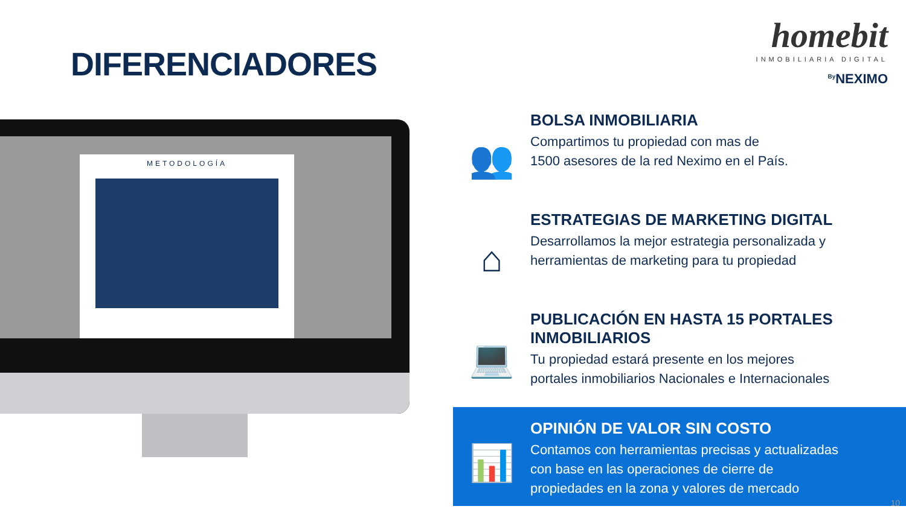DIFERENCIADORES
homebit
INMOBILIARIA DIGITAL
<sup>By</sup>NEXIMO
METODOLOGÍA
👥
BOLSA INMOBILIARIA
Compartimos tu propiedad con mas de
1500 asesores de la red Neximo en el País.
⌂
ESTRATEGIAS DE MARKETING DIGITAL
Desarrollamos la mejor estrategia personalizada y
herramientas de marketing para tu propiedad
💻
PUBLICACIÓN EN HASTA 15 PORTALES INMOBILIARIOS
Tu propiedad estará presente en los mejores
portales inmobiliarios Nacionales e Internacionales
📊
OPINIÓN DE VALOR SIN COSTO
Contamos con herramientas precisas y actualizadas
con base en las operaciones de cierre de
propiedades en la zona y valores de mercado
10